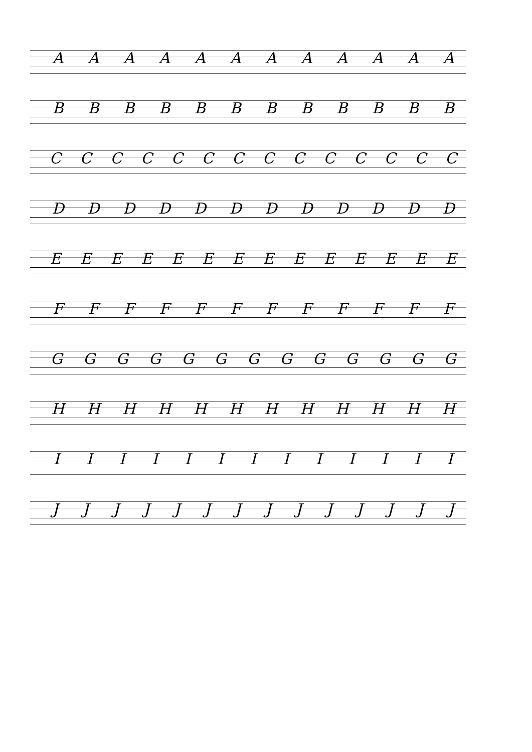A A A A A A A A A A A A
B B B B B B B B B B B B
C C C C C C C C C C C C C C
D D D D D D D D D D D D
E E E E E E E E E E E E E E
F F F F F F F F F F F F
G G G G G G G G G G G G G
H H H H H H H H H H H H
I I I I I I I I I I I I I
J J J J J J J J J J J J J J